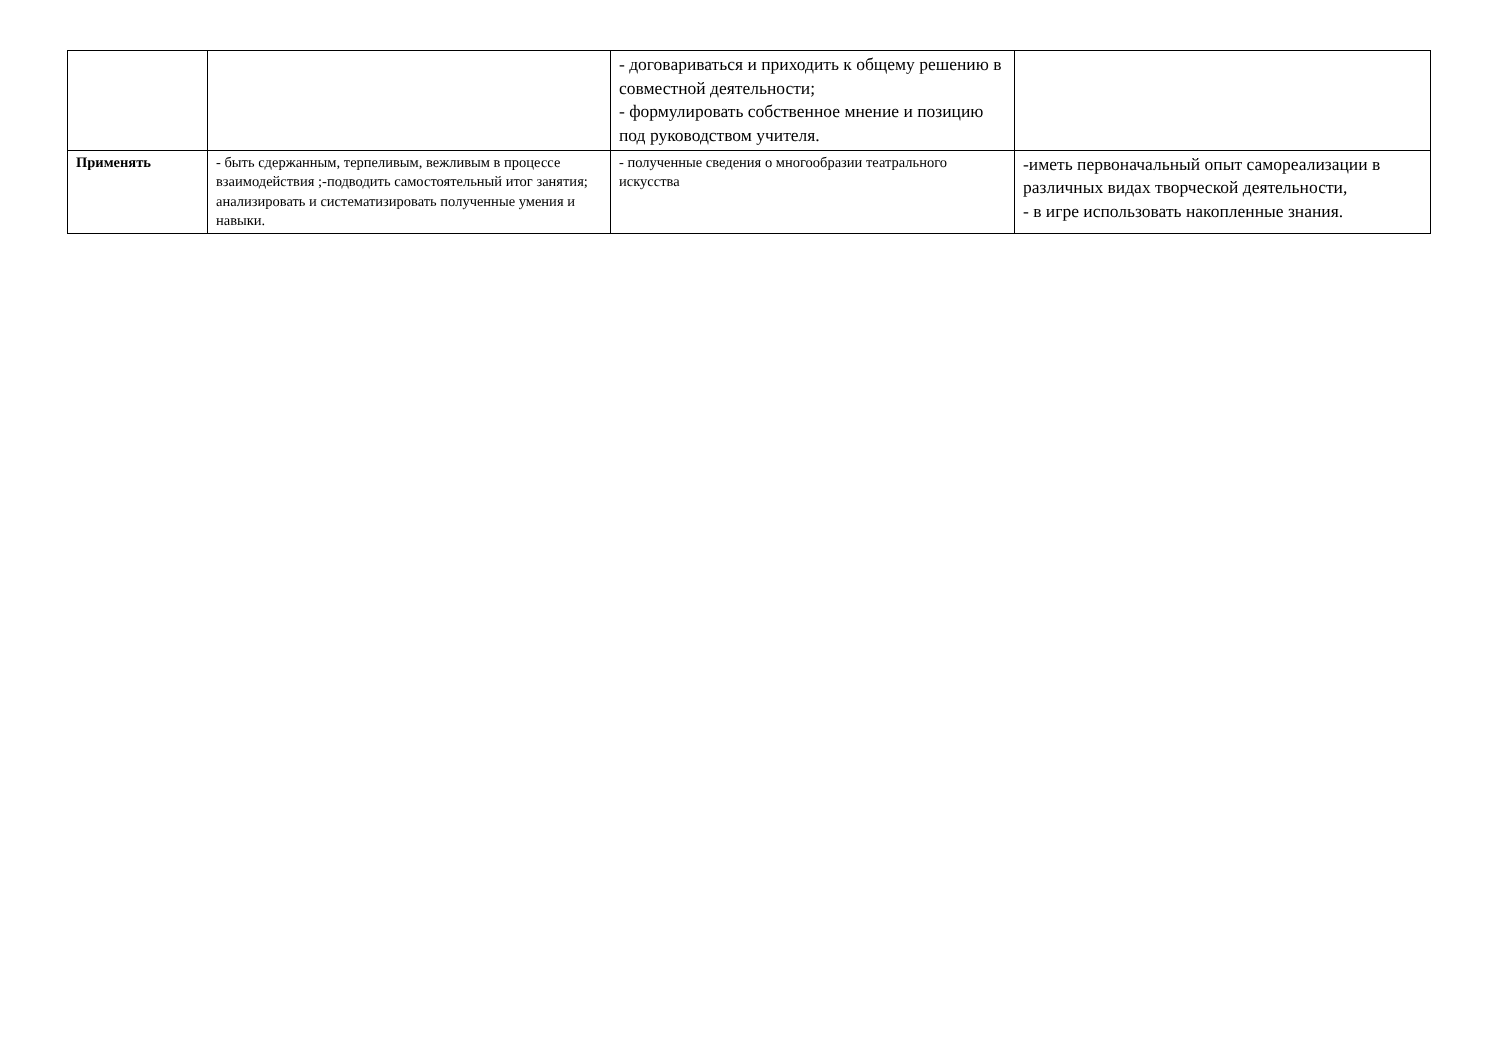| | | - договариваться и приходить к общему решению в совместной деятельности; - формулировать собственное мнение и позицию под руководством учителя. | |
| Применять | - быть сдержанным, терпеливым, вежливым в процессе взаимодействия ;-подводить самостоятельный итог занятия; анализировать и систематизировать полученные умения и навыки. | - полученные сведения о многообразии театрального искусства | -иметь первоначальный опыт самореализации в различных видах творческой деятельности, - в игре использовать накопленные знания. |